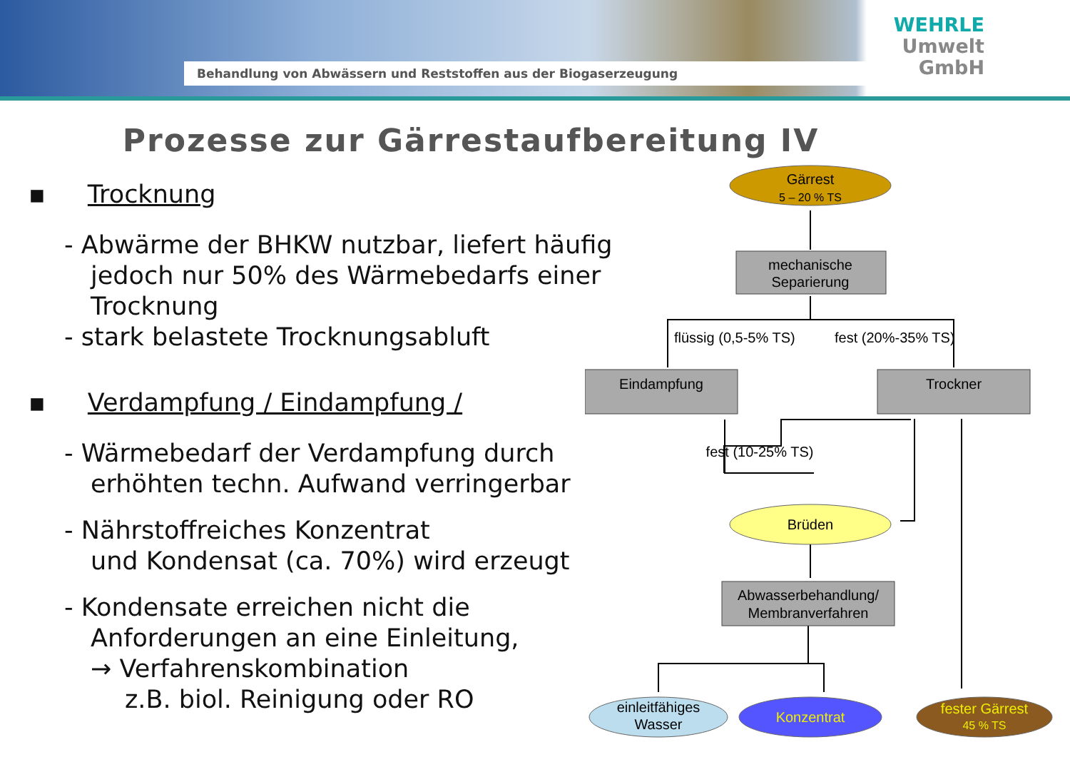Behandlung von Abwässern und Reststoffen aus der Biogaserzeugung
WEHRLE
Umwelt
GmbH
Prozesse zur Gärrestaufbereitung IV
▪ Trocknung
- Abwärme der BHKW nutzbar, liefert häufig
jedoch nur 50% des Wärmebedarfs einer
Trocknung
- stark belastete Trocknungsabluft
▪ Verdampfung / Eindampfung /
- Wärmebedarf der Verdampfung durch
erhöhten techn. Aufwand verringerbar
- Nährstoffreiches Konzentrat
und Kondensat (ca. 70%) wird erzeugt
- Kondensate erreichen nicht die
Anforderungen an eine Einleitung,
→ Verfahrenskombination
z.B. biol. Reinigung oder RO
Gärrest
5 – 20 % TS
mechanische
Separierung
flüssig (0,5-5% TS)
fest (20%-35% TS)
Eindampfung
Trockner
fest (10-25% TS)
Brüden
Abwasserbehandlung/
Membranverfahren
einleitfähiges
Wasser
Konzentrat
fester Gärrest
45 % TS